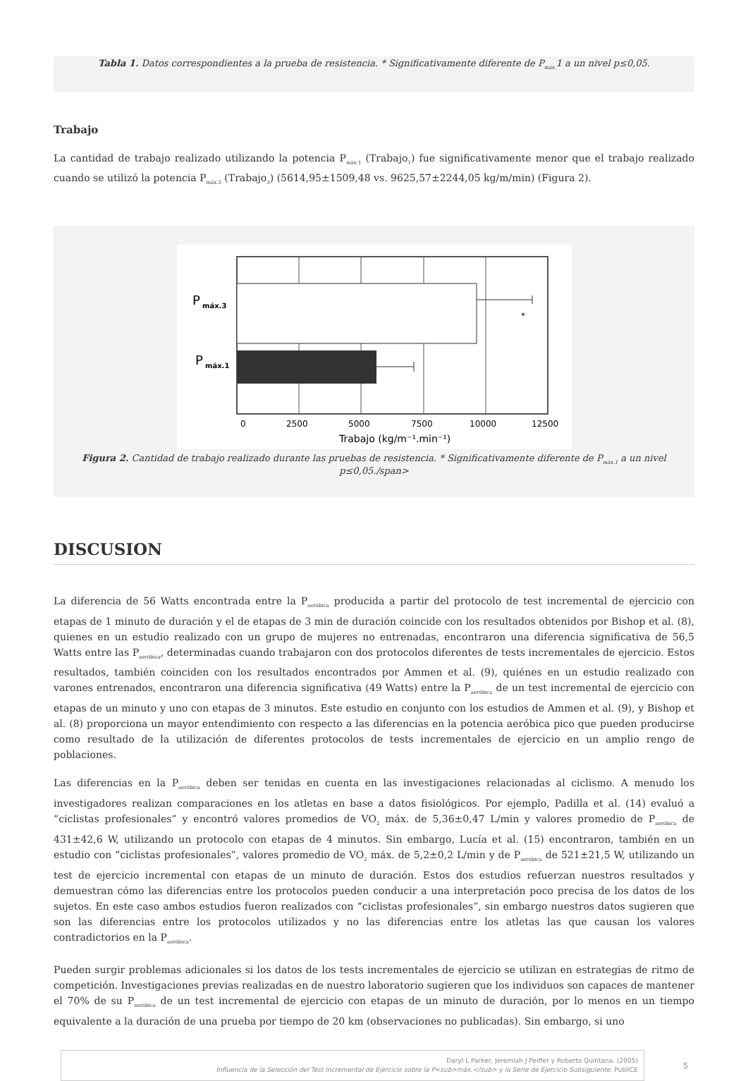Tabla 1. Datos correspondientes a la prueba de resistencia. * Significativamente diferente de P<sub>máx.</sub>1 a un nivel p≤0,05.
Trabajo
La cantidad de trabajo realizado utilizando la potencia P<sub>máx.1</sub> (Trabajo<sub>1</sub>) fue significativamente menor que el trabajo realizado cuando se utilizó la potencia P<sub>máx.3</sub> (Trabajo<sub>3</sub>) (5614,95±1509,48 vs. 9625,57±2244,05 kg/m/min) (Figura 2).
*
P
máx.3
P
máx.1
0
2500
5000
7500
10000
12500
Trabajo (kg/m⁻¹.min⁻¹)
Figura 2. Cantidad de trabajo realizado durante las pruebas de resistencia. * Significativamente diferente de P<sub>máx.1</sub> a un nivel p≤0,05./span>
DISCUSION
La diferencia de 56 Watts encontrada entre la P<sub>aeróbica</sub> producida a partir del protocolo de test incremental de ejercicio con etapas de 1 minuto de duración y el de etapas de 3 min de duración coincide con los resultados obtenidos por Bishop et al. (8), quienes en un estudio realizado con un grupo de mujeres no entrenadas, encontraron una diferencia significativa de 56,5 Watts entre las P<sub>aeróbica</sub>, determinadas cuando trabajaron con dos protocolos diferentes de tests incrementales de ejercicio. Estos resultados, también coinciden con los resultados encontrados por Ammen et al. (9), quiénes en un estudio realizado con varones entrenados, encontraron una diferencia significativa (49 Watts) entre la P<sub>aeróbica</sub> de un test incremental de ejercicio con etapas de un minuto y uno con etapas de 3 minutos. Este estudio en conjunto con los estudios de Ammen et al. (9), y Bishop et al. (8) proporciona un mayor entendimiento con respecto a las diferencias en la potencia aeróbica pico que pueden producirse como resultado de la utilización de diferentes protocolos de tests incrementales de ejercicio en un amplio rengo de poblaciones.
Las diferencias en la P<sub>aeróbica</sub> deben ser tenidas en cuenta en las investigaciones relacionadas al ciclismo. A menudo los investigadores realizan comparaciones en los atletas en base a datos fisiológicos. Por ejemplo, Padilla et al. (14) evaluó a “ciclistas profesionales” y encontró valores promedios de VO<sub>2</sub> máx. de 5,36±0,47 L/min y valores promedio de P<sub>aeróbica</sub> de 431±42,6 W, utilizando un protocolo con etapas de 4 minutos. Sin embargo, Lucía et al. (15) encontraron, también en un estudio con “ciclistas profesionales”, valores promedio de VO<sub>2</sub> máx. de 5,2±0,2 L/min y de P<sub>aeróbica</sub> de 521±21,5 W, utilizando un test de ejercicio incremental con etapas de un minuto de duración. Estos dos estudios refuerzan nuestros resultados y demuestran cómo las diferencias entre los protocolos pueden conducir a una interpretación poco precisa de los datos de los sujetos. En este caso ambos estudios fueron realizados con “ciclistas profesionales”, sin embargo nuestros datos sugieren que son las diferencias entre los protocolos utilizados y no las diferencias entre los atletas las que causan los valores contradictorios en la P<sub>aeróbica</sub>.
Pueden surgir problemas adicionales si los datos de los tests incrementales de ejercicio se utilizan en estrategias de ritmo de competición. Investigaciones previas realizadas en de nuestro laboratorio sugieren que los individuos son capaces de mantener el 70% de su P<sub>aeróbica</sub> de un test incremental de ejercicio con etapas de un minuto de duración, por lo menos en un tiempo equivalente a la duración de una prueba por tiempo de 20 km (observaciones no publicadas). Sin embargo, si uno
Daryl L Parker, Jeremiah J Peiffer y Roberto Quintana. (2005)
Influencia de la Selección del Test Incremental de Ejercicio sobre la P<sub>máx.</sub> y la Serie de Ejercicio Subsiguiente. PubliCE
5